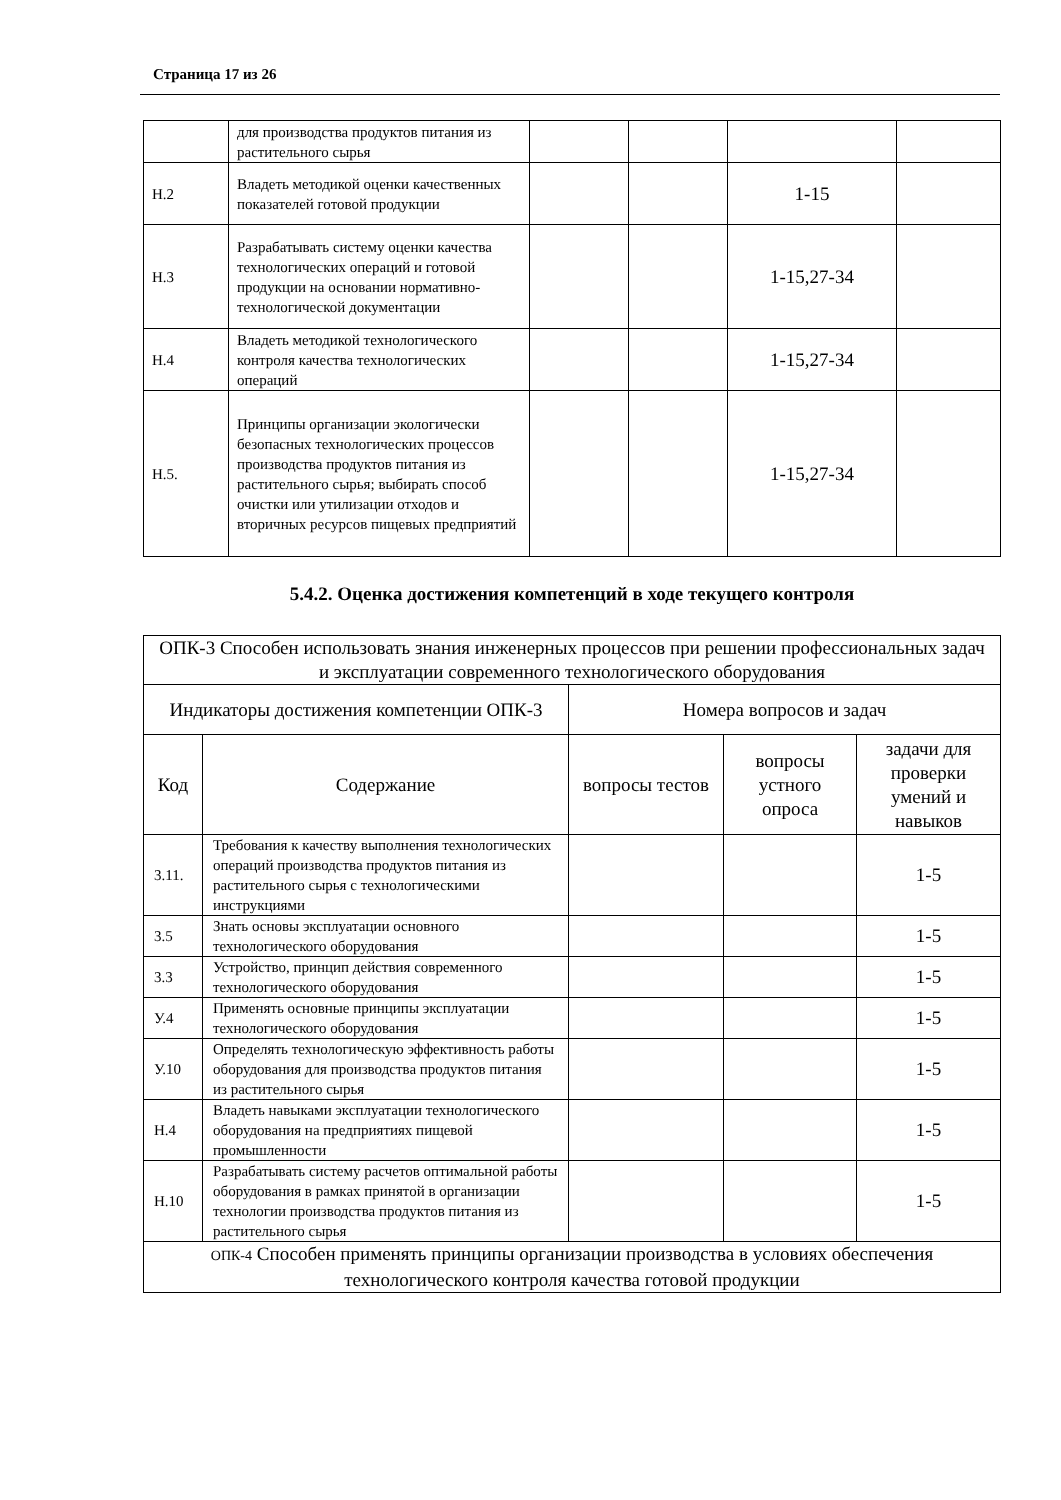Страница 17 из 26
| | для производства продуктов питания из растительного сырья | | | | |
| Н.2 | Владеть методикой оценки качественных показателей готовой продукции | | | 1-15 | |
| Н.3 | Разрабатывать систему оценки качества технологических операций и готовой продукции на основании нормативно-технологической документации | | | 1-15,27-34 | |
| Н.4 | Владеть методикой технологического контроля качества технологических операций | | | 1-15,27-34 | |
| Н.5. | Принципы организации экологически безопасных технологических процессов производства продуктов питания из растительного сырья; выбирать способ очистки или утилизации отходов и вторичных ресурсов пищевых предприятий | | | 1-15,27-34 | |
5.4.2. Оценка достижения компетенций в ходе текущего контроля
| ОПК-3 Способен использовать знания инженерных процессов при решении профессиональных задач и эксплуатации современного технологического оборудования | | | | |
| --- | --- | --- | --- | --- |
| Индикаторы достижения компетенции ОПК-3 | | Номера вопросов и задач | | |
| Код | Содержание | вопросы тестов | вопросы устного опроса | задачи для проверки умений и навыков |
| 3.11. | Требования к качеству выполнения технологических операций производства продуктов питания из растительного сырья с технологическими инструкциями | | | 1-5 |
| 3.5 | Знать основы эксплуатации основного технологического оборудования | | | 1-5 |
| 3.3 | Устройство, принцип действия современного технологического оборудования | | | 1-5 |
| У.4 | Применять основные принципы эксплуатации технологического оборудования | | | 1-5 |
| У.10 | Определять технологическую эффективность работы оборудования для производства продуктов питания из растительного сырья | | | 1-5 |
| Н.4 | Владеть навыками эксплуатации технологического оборудования на предприятиях пищевой промышленности | | | 1-5 |
| Н.10 | Разрабатывать систему расчетов оптимальной работы оборудования в рамках принятой в организации технологии производства продуктов питания из растительного сырья | | | 1-5 |
| ОПК-4 Способен применять принципы организации производства в условиях обеспечения технологического контроля качества готовой продукции | | | | |